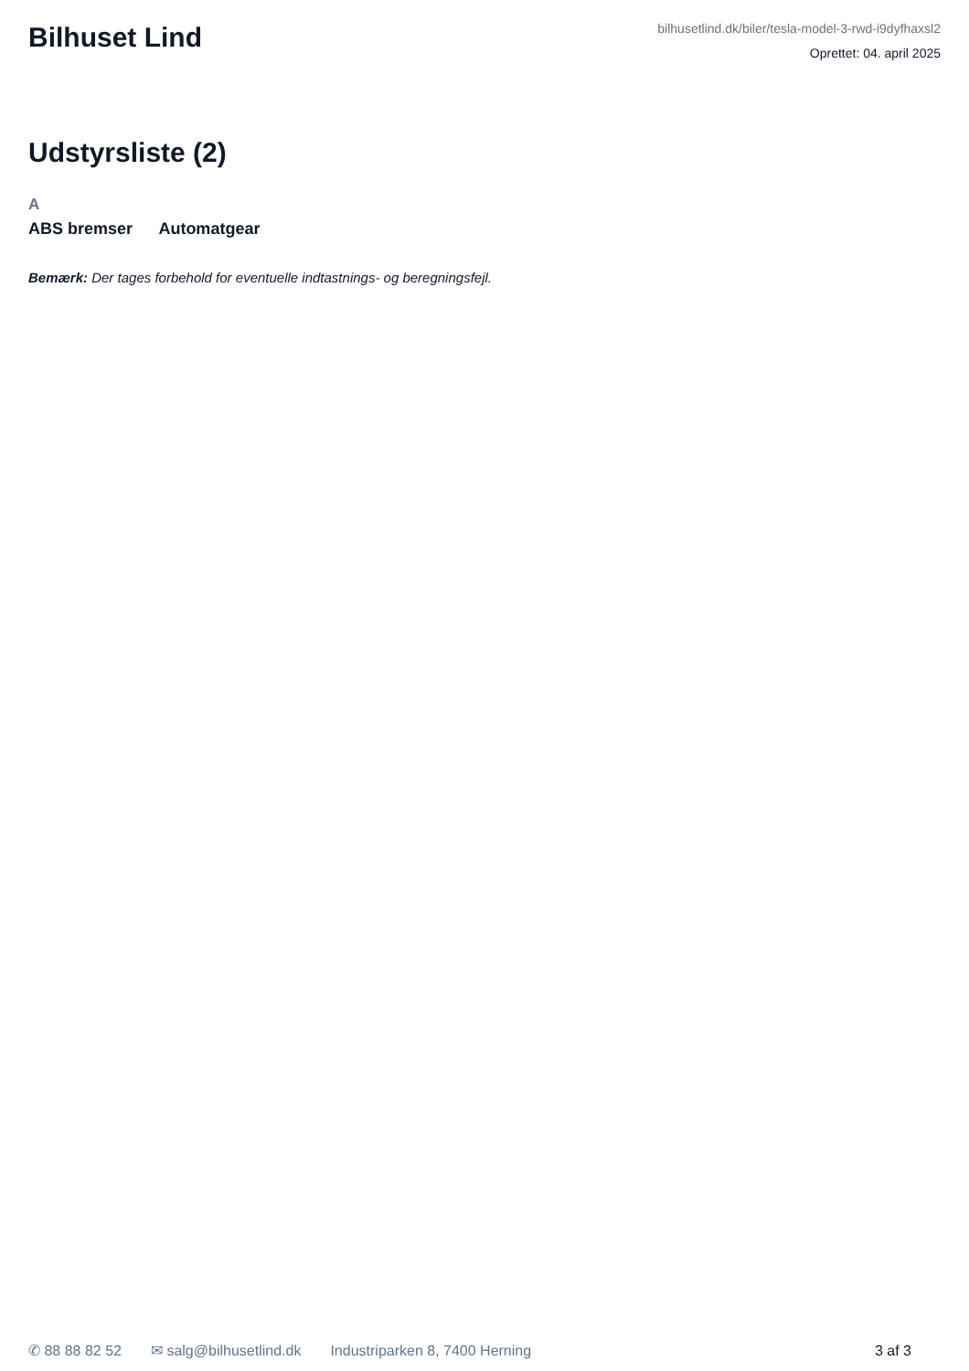Bilhuset Lind
bilhusetlind.dk/biler/tesla-model-3-rwd-i9dyfhaxsl2
Oprettet: 04. april 2025
Udstyrsliste (2)
A
ABS bremser Automatgear
Bemærk: Der tages forbehold for eventuelle indtastnings- og beregningsfejl.
✆ 88 88 82 52 ✉ salg@bilhusetlind.dk Industriparken 8, 7400 Herning 3 af 3